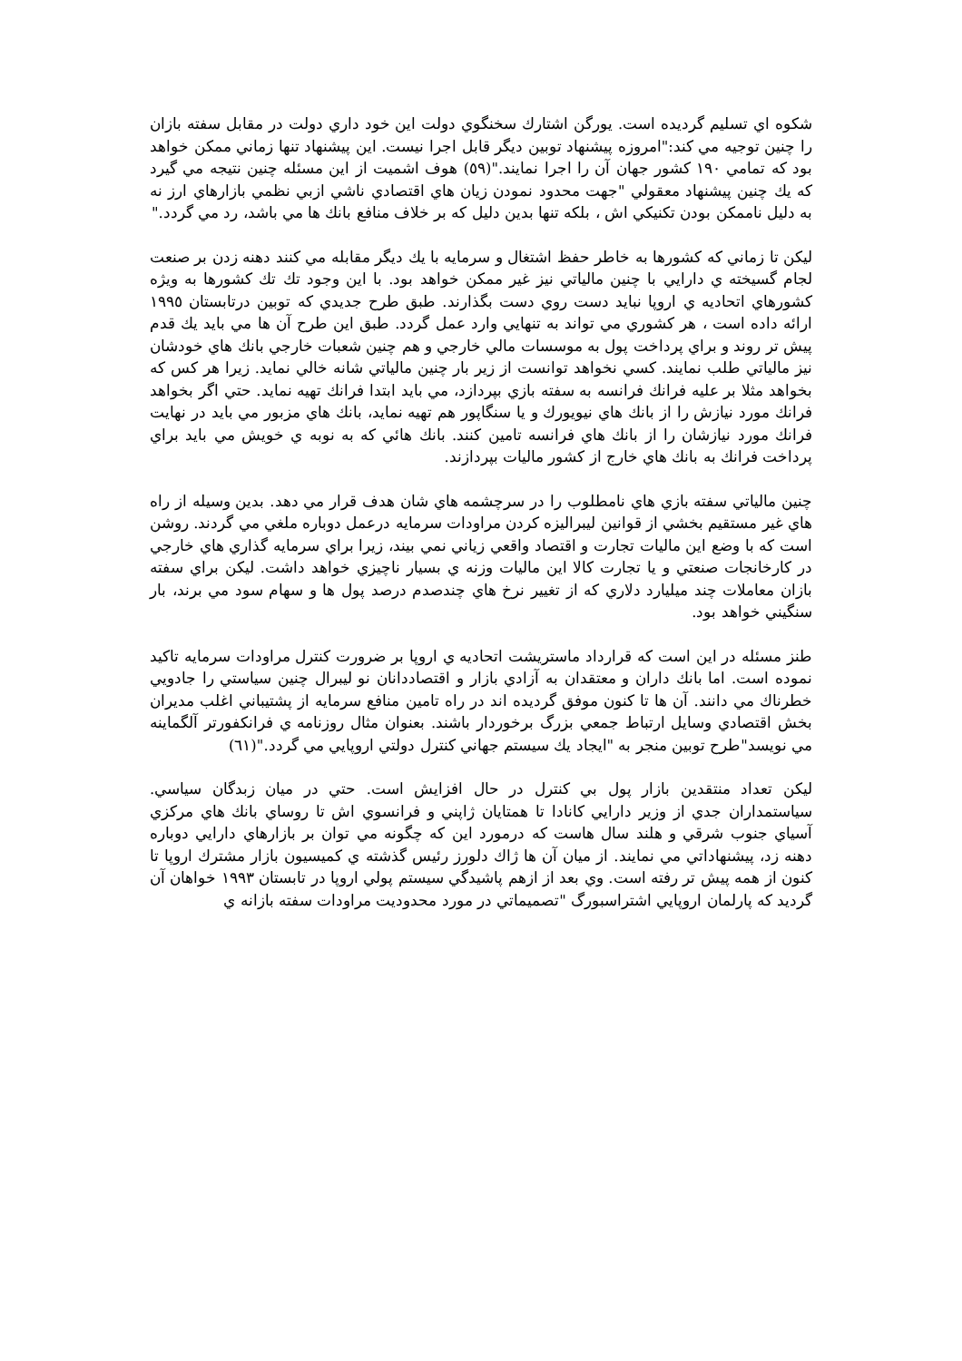شكوه اي تسليم گرديده است. يورگن اشتارك سخنگوي دولت اين خود داري دولت در مقابل سفته بازان را چنين توجيه مي كند:"امروزه پيشنهاد توبين ديگر قابل اجرا نيست. اين پيشنهاد تنها زماني ممكن خواهد بود كه تمامي ١٩٠ كشور جهان آن را اجرا نمايند."(٥٩) هوف اشميت از اين مسئله چنين نتيجه مي گيرد كه يك چنين پيشنهاد معقولي "جهت محدود نمودن زيان هاي اقتصادي ناشي ازبي نظمي بازارهاي ارز نه به دليل ناممكن بودن تكنيكي اش ، بلكه تنها بدين دليل كه بر خلاف منافع بانك ها مي باشد، رد مي گردد."
ليكن تا زماني كه كشورها به خاطر حفظ اشتغال و سرمايه با يك ديگر مقابله مي كنند دهنه زدن بر صنعت لجام گسيخته ي دارايي با چنين مالياتي نيز غير ممكن خواهد بود. با اين وجود تك تك كشورها به ويژه كشورهاي اتحاديه ي اروپا نبايد دست روي دست بگذارند. طبق طرح جديدي كه توبين درتابستان ١٩٩٥ ارائه داده است ، هر كشوري مي تواند به تنهايي وارد عمل گردد. طبق اين طرح آن ها مي بايد يك قدم پيش تر روند و براي پرداخت پول به موسسات مالي خارجي و هم چنين شعبات خارجي بانك هاي خودشان نيز مالياتي طلب نمايند. كسي نخواهد توانست از زير بار چنين مالياتي شانه خالي نمايد. زيرا هر كس كه بخواهد مثلا بر عليه فرانك فرانسه به سفته بازي بپردازد، مي بايد ابتدا فرانك تهيه نمايد. حتي اگر بخواهد فرانك مورد نيازش را از بانك هاي نيويورك و يا سنگاپور هم تهيه نمايد، بانك هاي مزبور مي بايد در نهايت فرانك مورد نيازشان را از بانك هاي فرانسه تامين كنند. بانك هائي كه به نوبه ي خويش مي بايد براي پرداخت فرانك به بانك هاي خارج از كشور ماليات بپردازند.
چنين مالياتي سفته بازي هاي نامطلوب را در سرچشمه هاي شان هدف قرار مي دهد. بدين وسيله از راه هاي غير مستقيم بخشي از قوانين ليبراليزه كردن مراودات سرمايه درعمل دوباره ملغي مي گردند. روشن است كه با وضع اين ماليات تجارت و اقتصاد واقعي زياني نمي بيند، زيرا براي سرمايه گذاري هاي خارجي در كارخانجات صنعتي و يا تجارت كالا اين ماليات وزنه ي بسيار ناچيزي خواهد داشت. ليكن براي سفته بازان معاملات چند ميليارد دلاري كه از تغيير نرخ هاي چندصدم درصد پول ها و سهام سود مي برند، بار سنگيني خواهد بود.
طنز مسئله در اين است كه قرارداد ماستريشت اتحاديه ي اروپا بر ضرورت كنترل مراودات سرمايه تاكيد نموده است. اما بانك داران و معتقدان به آزادي بازار و اقتصاددانان نو ليبرال چنين سياستي را جادويي خطرناك مي دانند. آن ها تا كنون موفق گرديده اند در راه تامين منافع سرمايه از پشتيباني اغلب مديران بخش اقتصادي وسايل ارتباط جمعي بزرگ برخوردار باشند. بعنوان مثال روزنامه ي فرانكفورتر آلگماينه مي نويسد"طرح توبين منجر به "ايجاد يك سيستم جهاني كنترل دولتي اروپايي مي گردد."(٦١)
ليكن تعداد منتقدين بازار پول بي كنترل در حال افزايش است. حتي در ميان زبدگان سياسي. سياستمداران جدي از وزير دارايي كانادا تا همتايان ژاپني و فرانسوي اش تا روساي بانك هاي مركزي آسياي جنوب شرقي و هلند سال هاست كه درمورد اين كه چگونه مي توان بر بازارهاي دارايي دوباره دهنه زد، پيشنهاداتي مي نمايند. از ميان آن ها ژاك دلورز رئيس گذشته ي كميسيون بازار مشترك اروپا تا كنون از همه پيش تر رفته است. وي بعد از ازهم پاشيدگي سيستم پولي اروپا در تابستان ١٩٩٣ خواهان آن گرديد كه پارلمان اروپايي اشتراسبورگ "تصميماتي در مورد محدوديت مراودات سفته بازانه ي